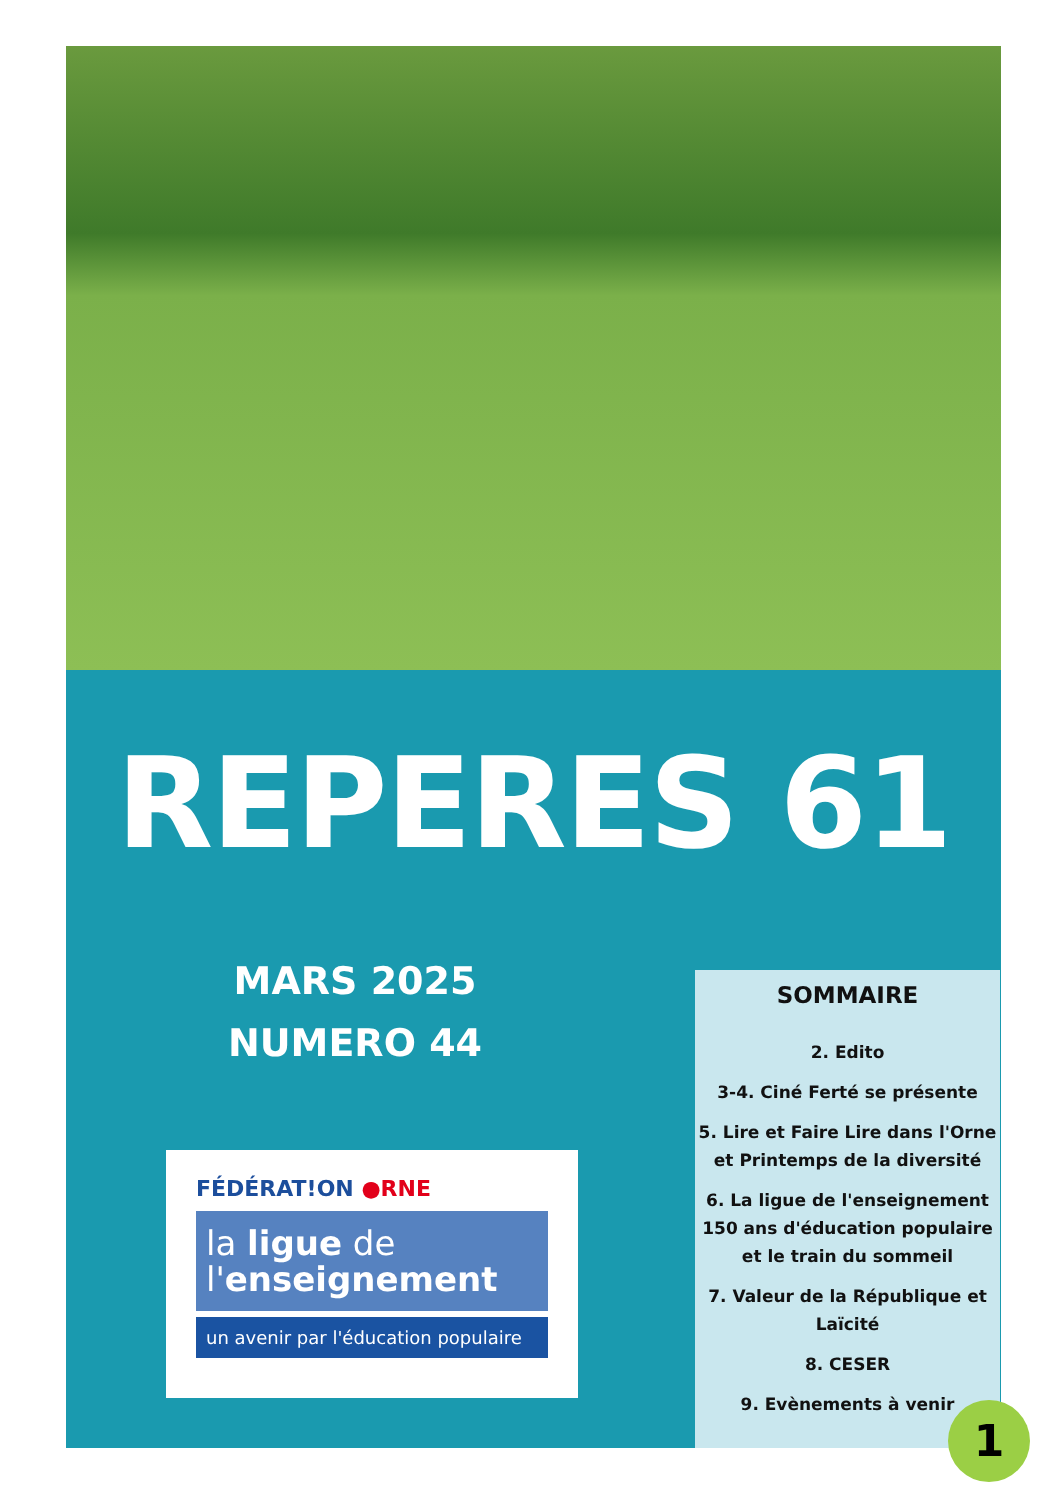REPERES 61
MARS 2025
NUMERO 44
FÉDÉRAT!ON ●RNE
la ligue de
l'enseignement
un avenir par l'éducation populaire
SOMMAIRE
2. Edito
3-4. Ciné Ferté se présente
5. Lire et Faire Lire dans l'Orne et Printemps de la diversité
6. La ligue de l'enseignement 150 ans d'éducation populaire et le train du sommeil
7. Valeur de la République et Laïcité
8. CESER
9. Evènements à venir
1